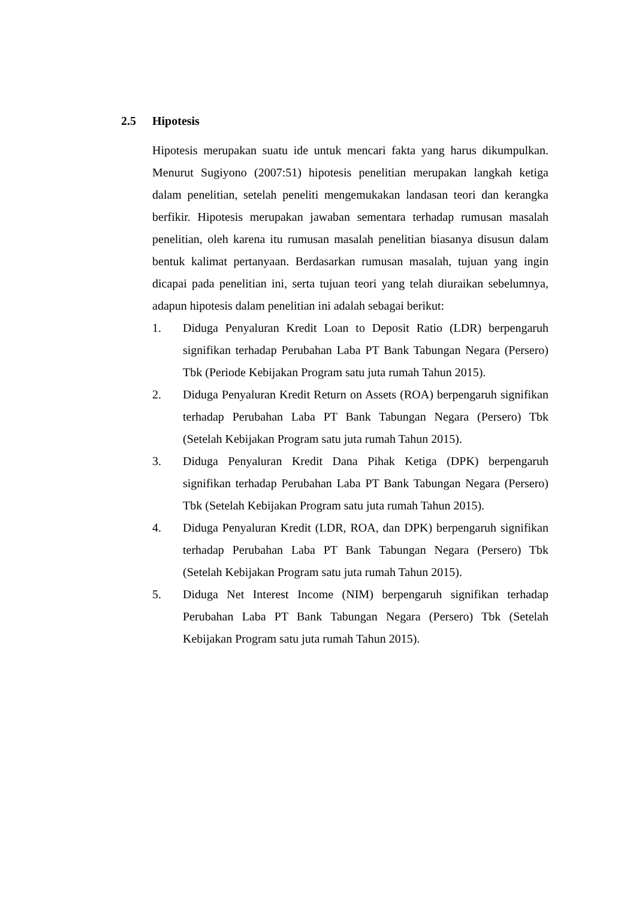2.5 Hipotesis
Hipotesis merupakan suatu ide untuk mencari fakta yang harus dikumpulkan. Menurut Sugiyono (2007:51) hipotesis penelitian merupakan langkah ketiga dalam penelitian, setelah peneliti mengemukakan landasan teori dan kerangka berfikir. Hipotesis merupakan jawaban sementara terhadap rumusan masalah penelitian, oleh karena itu rumusan masalah penelitian biasanya disusun dalam bentuk kalimat pertanyaan. Berdasarkan rumusan masalah, tujuan yang ingin dicapai pada penelitian ini, serta tujuan teori yang telah diuraikan sebelumnya, adapun hipotesis dalam penelitian ini adalah sebagai berikut:
1. Diduga Penyaluran Kredit Loan to Deposit Ratio (LDR) berpengaruh signifikan terhadap Perubahan Laba PT Bank Tabungan Negara (Persero) Tbk (Periode Kebijakan Program satu juta rumah Tahun 2015).
2. Diduga Penyaluran Kredit Return on Assets (ROA) berpengaruh signifikan terhadap Perubahan Laba PT Bank Tabungan Negara (Persero) Tbk (Setelah Kebijakan Program satu juta rumah Tahun 2015).
3. Diduga Penyaluran Kredit Dana Pihak Ketiga (DPK) berpengaruh signifikan terhadap Perubahan Laba PT Bank Tabungan Negara (Persero) Tbk (Setelah Kebijakan Program satu juta rumah Tahun 2015).
4. Diduga Penyaluran Kredit (LDR, ROA, dan DPK) berpengaruh signifikan terhadap Perubahan Laba PT Bank Tabungan Negara (Persero) Tbk (Setelah Kebijakan Program satu juta rumah Tahun 2015).
5. Diduga Net Interest Income (NIM) berpengaruh signifikan terhadap Perubahan Laba PT Bank Tabungan Negara (Persero) Tbk (Setelah Kebijakan Program satu juta rumah Tahun 2015).